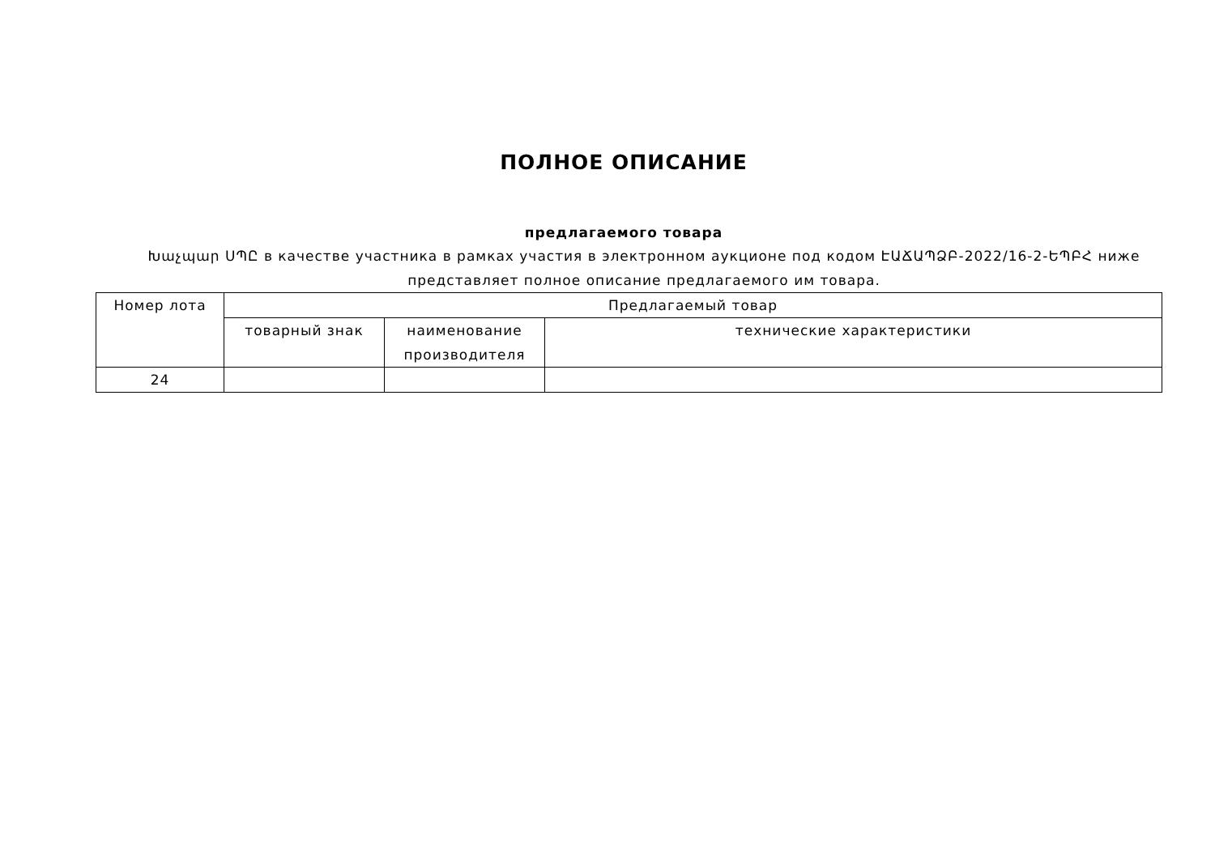ПОЛНОЕ ОПИСАНИЕ
предлагаемого товара
Խաչպար ՍՊԸ в качестве участника в рамках участия в электронном аукционе под кодом ԷԱՃԱՊՁԲ-2022/16-2-ԵՊԲՀ ниже представляет полное описание предлагаемого им товара.
| Номер лота | Предлагаемый товар | | |
| --- | --- | --- | --- |
| | товарный знак | наименование производителя | технические характеристики |
| 24 | | | |